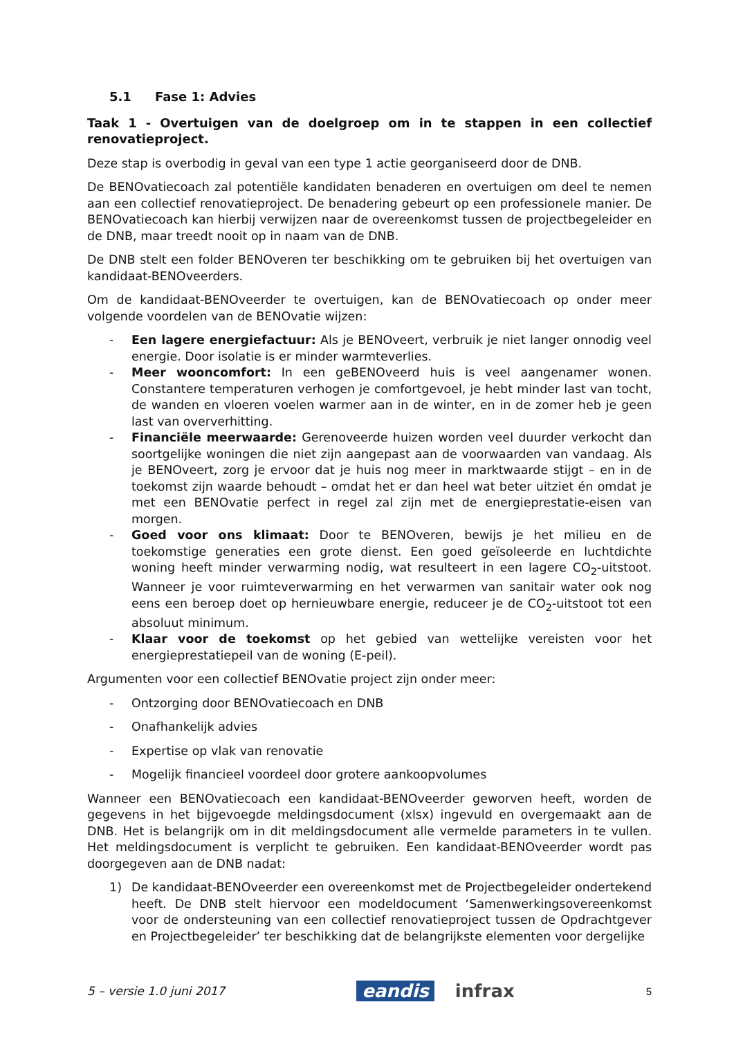5.1 Fase 1: Advies
Taak 1 - Overtuigen van de doelgroep om in te stappen in een collectief renovatieproject.
Deze stap is overbodig in geval van een type 1 actie georganiseerd door de DNB.
De BENOvatiecoach zal potentiële kandidaten benaderen en overtuigen om deel te nemen aan een collectief renovatieproject. De benadering gebeurt op een professionele manier. De BENOvatiecoach kan hierbij verwijzen naar de overeenkomst tussen de projectbegeleider en de DNB, maar treedt nooit op in naam van de DNB.
De DNB stelt een folder BENOveren ter beschikking om te gebruiken bij het overtuigen van kandidaat-BENOveerders.
Om de kandidaat-BENOveerder te overtuigen, kan de BENOvatiecoach op onder meer volgende voordelen van de BENOvatie wijzen:
- Een lagere energiefactuur: Als je BENOveert, verbruik je niet langer onnodig veel energie. Door isolatie is er minder warmteverlies.
- Meer wooncomfort: In een geBENOveerd huis is veel aangenamer wonen. Constantere temperaturen verhogen je comfortgevoel, je hebt minder last van tocht, de wanden en vloeren voelen warmer aan in de winter, en in de zomer heb je geen last van oververhitting.
- Financiële meerwaarde: Gerenoveerde huizen worden veel duurder verkocht dan soortgelijke woningen die niet zijn aangepast aan de voorwaarden van vandaag. Als je BENOveert, zorg je ervoor dat je huis nog meer in marktwaarde stijgt – en in de toekomst zijn waarde behoudt – omdat het er dan heel wat beter uitziet én omdat je met een BENOvatie perfect in regel zal zijn met de energieprestatie-eisen van morgen.
- Goed voor ons klimaat: Door te BENOveren, bewijs je het milieu en de toekomstige generaties een grote dienst. Een goed geïsoleerde en luchtdichte woning heeft minder verwarming nodig, wat resulteert in een lagere CO<sub>2</sub>-uitstoot. Wanneer je voor ruimteverwarming en het verwarmen van sanitair water ook nog eens een beroep doet op hernieuwbare energie, reduceer je de CO<sub>2</sub>-uitstoot tot een absoluut minimum.
- Klaar voor de toekomst op het gebied van wettelijke vereisten voor het energieprestatiepeil van de woning (E-peil).
Argumenten voor een collectief BENOvatie project zijn onder meer:
- Ontzorging door BENOvatiecoach en DNB
- Onafhankelijk advies
- Expertise op vlak van renovatie
- Mogelijk financieel voordeel door grotere aankoopvolumes
Wanneer een BENOvatiecoach een kandidaat-BENOveerder geworven heeft, worden de gegevens in het bijgevoegde meldingsdocument (xlsx) ingevuld en overgemaakt aan de DNB. Het is belangrijk om in dit meldingsdocument alle vermelde parameters in te vullen. Het meldingsdocument is verplicht te gebruiken. Een kandidaat-BENOveerder wordt pas doorgegeven aan de DNB nadat:
1) De kandidaat-BENOveerder een overeenkomst met de Projectbegeleider ondertekend heeft. De DNB stelt hiervoor een modeldocument ‘Samenwerkingsovereenkomst voor de ondersteuning van een collectief renovatieproject tussen de Opdrachtgever en Projectbegeleider’ ter beschikking dat de belangrijkste elementen voor dergelijke
5 – versie 1.0 juni 2017 eandis infrax 5